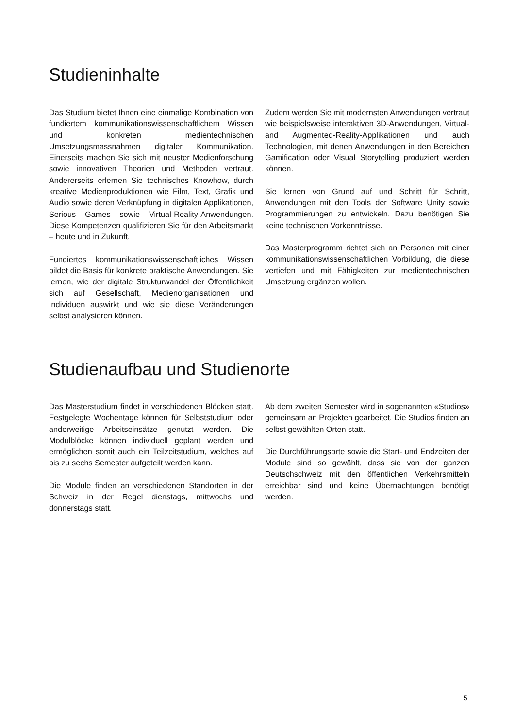Studieninhalte
Das Studium bietet Ihnen eine einmalige Kombination von fundiertem kommunikationswissenschaftlichem Wissen und konkreten medientechnischen Umsetzungsmassnahmen digitaler Kommunikation. Einerseits machen Sie sich mit neuster Medienforschung sowie innovativen Theorien und Methoden vertraut. Andererseits erlernen Sie technisches Knowhow, durch kreative Medienproduktionen wie Film, Text, Grafik und Audio sowie deren Verknüpfung in digitalen Applikationen, Serious Games sowie Virtual-Reality-Anwendungen. Diese Kompetenzen qualifizieren Sie für den Arbeitsmarkt – heute und in Zukunft.
Fundiertes kommunikationswissenschaftliches Wissen bildet die Basis für konkrete praktische Anwendungen. Sie lernen, wie der digitale Strukturwandel der Öffentlichkeit sich auf Gesellschaft, Medienorganisationen und Individuen auswirkt und wie sie diese Veränderungen selbst analysieren können.
Zudem werden Sie mit modernsten Anwendungen vertraut wie beispielsweise interaktiven 3D-Anwendungen, Virtual- and Augmented-Reality-Applikationen und auch Technologien, mit denen Anwendungen in den Bereichen Gamification oder Visual Storytelling produziert werden können.
Sie lernen von Grund auf und Schritt für Schritt, Anwendungen mit den Tools der Software Unity sowie Programmierungen zu entwickeln. Dazu benötigen Sie keine technischen Vorkenntnisse.
Das Masterprogramm richtet sich an Personen mit einer kommunikationswissenschaftlichen Vorbildung, die diese vertiefen und mit Fähigkeiten zur medientechnischen Umsetzung ergänzen wollen.
Studienaufbau und Studienorte
Das Masterstudium findet in verschiedenen Blöcken statt. Festgelegte Wochentage können für Selbststudium oder anderweitige Arbeitseinsätze genutzt werden. Die Modulblöcke können individuell geplant werden und ermöglichen somit auch ein Teilzeitstudium, welches auf bis zu sechs Semester aufgeteilt werden kann.
Die Module finden an verschiedenen Standorten in der Schweiz in der Regel dienstags, mittwochs und donnerstags statt.
Ab dem zweiten Semester wird in sogenannten «Studios» gemeinsam an Projekten gearbeitet. Die Studios finden an selbst gewählten Orten statt.
Die Durchführungsorte sowie die Start- und Endzeiten der Module sind so gewählt, dass sie von der ganzen Deutschschweiz mit den öffentlichen Verkehrsmitteln erreichbar sind und keine Übernachtungen benötigt werden.
5